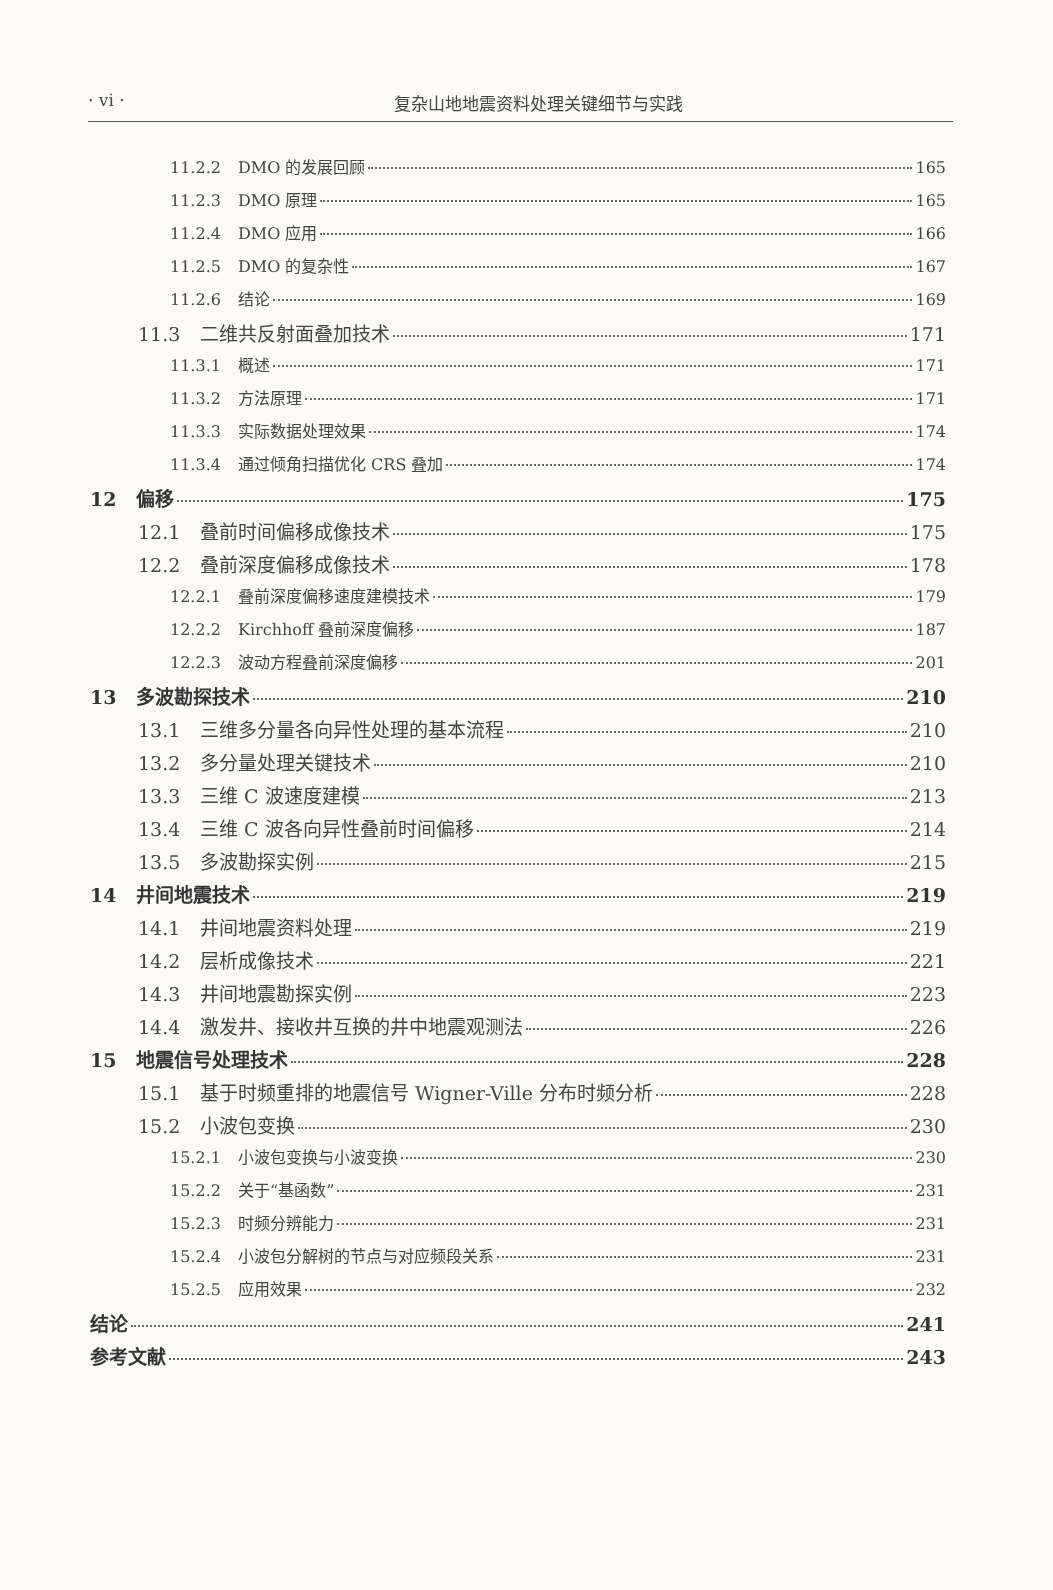· vi · 复杂山地地震资料处理关键细节与实践
11.2.2 DMO 的发展回顾 165
11.2.3 DMO 原理 165
11.2.4 DMO 应用 166
11.2.5 DMO 的复杂性 167
11.2.6 结论 169
11.3 二维共反射面叠加技术 171
11.3.1 概述 171
11.3.2 方法原理 171
11.3.3 实际数据处理效果 174
11.3.4 通过倾角扫描优化 CRS 叠加 174
12 偏移 175
12.1 叠前时间偏移成像技术 175
12.2 叠前深度偏移成像技术 178
12.2.1 叠前深度偏移速度建模技术 179
12.2.2 Kirchhoff 叠前深度偏移 187
12.2.3 波动方程叠前深度偏移 201
13 多波勘探技术 210
13.1 三维多分量各向异性处理的基本流程 210
13.2 多分量处理关键技术 210
13.3 三维 C 波速度建模 213
13.4 三维 C 波各向异性叠前时间偏移 214
13.5 多波勘探实例 215
14 井间地震技术 219
14.1 井间地震资料处理 219
14.2 层析成像技术 221
14.3 井间地震勘探实例 223
14.4 激发井、接收井互换的井中地震观测法 226
15 地震信号处理技术 228
15.1 基于时频重排的地震信号 Wigner-Ville 分布时频分析 228
15.2 小波包变换 230
15.2.1 小波包变换与小波变换 230
15.2.2 关于“基函数” 231
15.2.3 时频分辨能力 231
15.2.4 小波包分解树的节点与对应频段关系 231
15.2.5 应用效果 232
结论 241
参考文献 243